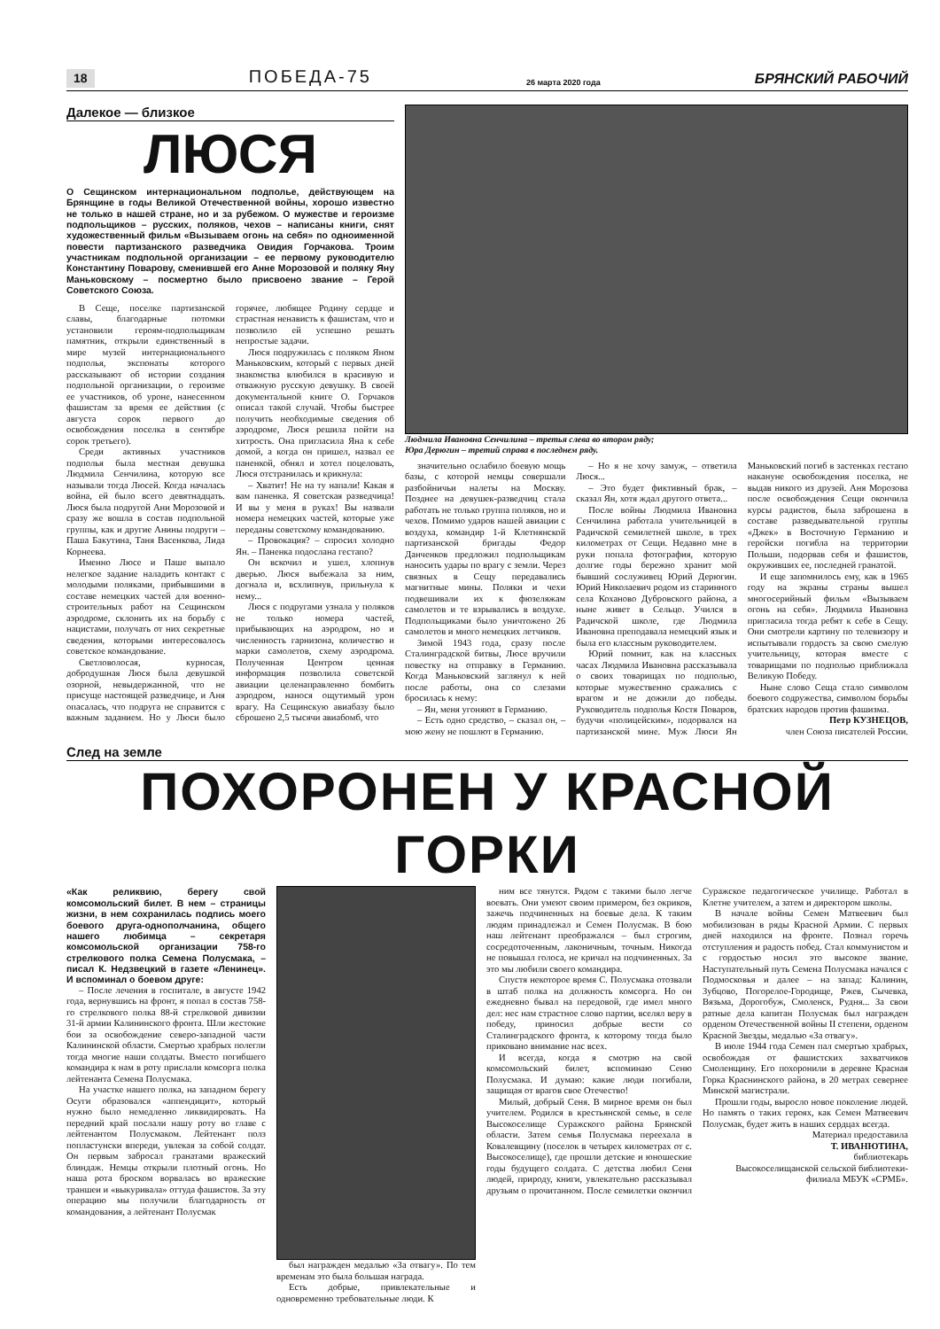18 ПОБЕДА-75 26 марта 2020 года БРЯНСКИЙ РАБОЧИЙ
Далекое — близкое
ЛЮСЯ
О Сещинском интернациональном подполье, действующем на Брянщине в годы Великой Отечественной войны, хорошо известно не только в нашей стране, но и за рубежом. О мужестве и героизме подпольщиков – русских, поляков, чехов – написаны книги, снят художественный фильм «Вызываем огонь на себя» по одноименной повести партизанского разведчика Овидия Горчакова. Троим участникам подпольной организации – ее первому руководителю Константину Поварову, сменившей его Анне Морозовой и поляку Яну Маньковскому – посмертно было присвоено звание – Герой Советского Союза.
В Сеще, поселке партизанской славы, благодарные потомки установили героям-подпольщикам памятник, открыли единственный в мире музей интернационального подполья, экспонаты которого рассказывают об истории создания подпольной организации, о героизме ее участников, об уроне, нанесенном фашистам за время ее действия (с августа сорок первого до освобождения поселка в сентябре сорок третьего).
Среди активных участников подполья была местная девушка Людмила Сенчилина, которую все называли тогда Люсей. Когда началась война, ей было всего девятнадцать. Люся была подругой Ани Морозовой и сразу же вошла в состав подпольной группы, как и другие Анины подруги – Паша Бакутина, Таня Васенкова, Лида Корнеева.
Именно Люсе и Паше выпало нелегкое задание наладить контакт с молодыми поляками, прибывшими в составе немецких частей для военно-строительных работ на Сещинском аэродроме, склонить их на борьбу с нацистами, получать от них секретные сведения, которыми интересовалось советское командование.
Светловолосая, курносая, добродушная Люся была девушкой озорной, невыдержанной, что не присуще настоящей разведчице, и Аня опасалась, что подруга не справится с важным заданием. Но у Люси было горячее, любящее Родину сердце и страстная ненависть к фашистам, что и позволило ей успешно решать непростые задачи.
Люся подружилась с поляком Яном Маньковским, который с первых дней знакомства влюбился в красивую и отважную русскую девушку. В своей документальной книге О. Горчаков описал такой случай. Чтобы быстрее получить необходимые сведения об аэродроме, Люся решила пойти на хитрость. Она пригласила Яна к себе домой, а когда он пришел, назвал ее паненкой, обнял и хотел поцеловать, Люся отстранилась и крикнула:
– Хватит! Не на ту напали! Какая я вам паненка. Я советская разведчица! И вы у меня в руках! Вы назвали номера немецких частей, которые уже переданы советскому командованию.
– Провокация? – спросил холодно Ян. – Паненка подослана гестапо?
Он вскочил и ушел, хлопнув дверью. Люся выбежала за ним, догнала и, всхлипнув, прильнула к нему...
Люся с подругами узнала у поляков не только номера частей, прибывающих на аэродром, но и численность гарнизона, количество и марки самолетов, схему аэродрома. Полученная Центром ценная информация позволила советской авиации целенаправленно бомбить аэродром, нанося ощутимый урон врагу. На Сещинскую авиабазу было сброшено 2,5 тысячи авиабомб, что
Людмила Ивановна Сенчилина – третья слева во втором ряду;
Юра Дерюгин – третий справа в последнем ряду.
значительно ослабило боевую мощь базы, с которой немцы совершали разбойничьи налеты на Москву. Позднее на девушек-разведчиц стала работать не только группа поляков, но и чехов. Помимо ударов нашей авиации с воздуха, командир 1-й Клетнянской партизанской бригады Федор Данченков предложил подпольщикам наносить удары по врагу с земли. Через связных в Сещу передавались магнитные мины. Поляки и чехи подвешивали их к фюзеляжам самолетов и те взрывались в воздухе. Подпольщиками было уничтожено 26 самолетов и много немецких летчиков.
Зимой 1943 года, сразу после Сталинградской битвы, Люсе вручили повестку на отправку в Германию. Когда Маньковский заглянул к ней после работы, она со слезами бросилась к нему:
– Ян, меня угоняют в Германию.
– Есть одно средство, – сказал он, – мою жену не пошлют в Германию.
– Но я не хочу замуж, – ответила Люся...
– Это будет фиктивный брак, – сказал Ян, хотя ждал другого ответа...
После войны Людмила Ивановна Сенчилина работала учительницей в Радичской семилетней школе, в трех километрах от Сещи. Недавно мне в руки попала фотография, которую долгие годы бережно хранит мой бывший сослуживец Юрий Дерюгин. Юрий Николаевич родом из старинного села Коханово Дубровского района, а ныне живет в Сельцо. Учился в Радичской школе, где Людмила Ивановна преподавала немецкий язык и была его классным руководителем.
Юрий помнит, как на классных часах Людмила Ивановна рассказывала о своих товарищах по подполью, которые мужественно сражались с врагом и не дожили до победы. Руководитель подполья Костя Поваров, будучи «полицейским», подорвался на партизанской мине. Муж Люси Ян Маньковский погиб в застенках гестапо накануне освобождения поселка, не выдав никого из друзей. Аня Морозова после освобождения Сещи окончила курсы радистов, была заброшена в составе разведывательной группы «Джек» в Восточную Германию и геройски погибла на территории Польши, подорвав себя и фашистов, окруживших ее, последней гранатой.
И еще запомнилось ему, как в 1965 году на экраны страны вышел многосерийный фильм «Вызываем огонь на себя». Людмила Ивановна пригласила тогда ребят к себе в Сещу. Они смотрели картину по телевизору и испытывали гордость за свою смелую учительницу, которая вместе с товарищами по подполью приближала Великую Победу.
Ныне слово Сеща стало символом боевого содружества, символом борьбы братских народов против фашизма.
Петр КУЗНЕЦОВ,
член Союза писателей России.
След на земле
ПОХОРОНЕН У КРАСНОЙ ГОРКИ
«Как реликвию, берегу свой комсомольский билет. В нем – страницы жизни, в нем сохранилась подпись моего боевого друга-однополчанина, общего нашего любимца – секретаря комсомольской организации 758-го стрелкового полка Семена Полусмака, – писал К. Недзвецкий в газете «Ленинец». И вспоминал о боевом друге:
– После лечения в госпитале, в августе 1942 года, вернувшись на фронт, я попал в состав 758-го стрелкового полка 88-й стрелковой дивизии 31-й армии Калининского фронта. Шли жестокие бои за освобождение северо-западной части Калининской области. Смертью храбрых полегли тогда многие наши солдаты. Вместо погибшего командира к нам в роту прислали комсорга полка лейтенанта Семена Полусмака.
На участке нашего полка, на западном берегу Осуги образовался «аппендицит», который нужно было немедленно ликвидировать. На передний край послали нашу роту во главе с лейтенантом Полусмаком. Лейтенант полз попластунски впереди, увлекая за собой солдат. Он первым забросал гранатами вражеский блиндаж. Немцы открыли плотный огонь. Но наша рота броском ворвалась во вражеские траншеи и «выкуривала» оттуда фашистов. За эту операцию мы получили благодарность от командования, а лейтенант Полусмак
был награжден медалью «За отвагу». По тем временам это была большая награда.
Есть добрые, привлекательные и одновременно требовательные люди. К
ним все тянутся. Рядом с такими было легче воевать. Они умеют своим примером, без окриков, зажечь подчиненных на боевые дела. К таким людям принадлежал и Семен Полусмак. В бою наш лейтенант преображался – был строгим, сосредоточенным, лаконичным, точным. Никогда не повышал голоса, не кричал на подчиненных. За это мы любили своего командира.
Спустя некоторое время С. Полусмака отозвали в штаб полка на должность комсорга. Но он ежедневно бывал на передовой, где имел много дел: нес нам страстное слово партии, вселял веру в победу, приносил добрые вести со Сталинградского фронта, к которому тогда было приковано внимание нас всех.
И всегда, когда я смотрю на свой комсомольский билет, вспоминаю Сеню Полусмака. И думаю: какие люди погибали, защищая от врагов свое Отечество!
Милый, добрый Сеня. В мирное время он был учителем. Родился в крестьянской семье, в селе Высокоселище Суражского района Брянской области. Затем семья Полусмака переехала в Ковалевщину (поселок в четырех километрах от с. Высокоселище), где прошли детские и юношеские годы будущего солдата. С детства любил Сеня людей, природу, книги, увлекательно рассказывал друзьям о прочитанном. После семилетки окончил Суражское педагогическое училище. Работал в Клетне учителем, а затем и директором школы.
В начале войны Семен Матвеевич был мобилизован в ряды Красной Армии. С первых дней находился на фронте. Познал горечь отступления и радость побед. Стал коммунистом и с гордостью носил это высокое звание. Наступательный путь Семена Полусмака начался с Подмосковья и далее – на запад: Калинин, Зубцово, Погорелое-Городище, Ржев, Сычевка, Вязьма, Дорогобуж, Смоленск, Рудня... За свои ратные дела капитан Полусмак был награжден орденом Отечественной войны II степени, орденом Красной Звезды, медалью «За отвагу».
В июле 1944 года Семен пал смертью храбрых, освобождая от фашистских захватчиков Смоленщину. Его похоронили в деревне Красная Горка Краснинского района, в 20 метрах севернее Минской магистрали.
Прошли годы, выросло новое поколение людей. Но память о таких героях, как Семен Матвеевич Полусмак, будет жить в наших сердцах всегда.
Материал предоставила
Т. ИВАНЮТИНА,
библиотекарь
Высокоселищанской сельской библиотеки-филиала МБУК «СРМБ».